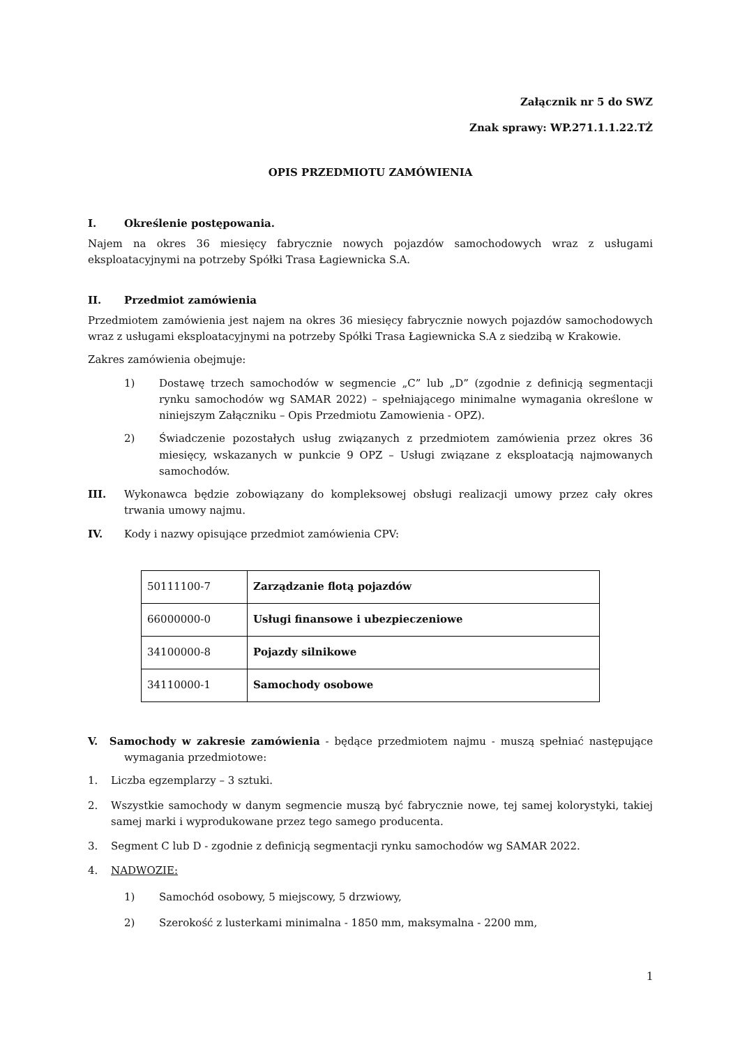Załącznik nr 5 do SWZ
Znak sprawy: WP.271.1.1.22.TŻ
OPIS PRZEDMIOTU ZAMÓWIENIA
I. Określenie postępowania.
Najem na okres 36 miesięcy fabrycznie nowych pojazdów samochodowych wraz z usługami eksploatacyjnymi na potrzeby Spółki Trasa Łagiewnicka S.A.
II. Przedmiot zamówienia
Przedmiotem zamówienia jest najem na okres 36 miesięcy fabrycznie nowych pojazdów samochodowych wraz z usługami eksploatacyjnymi na potrzeby Spółki Trasa Łagiewnicka S.A z siedzibą w Krakowie.
Zakres zamówienia obejmuje:
1) Dostawę trzech samochodów w segmencie „C” lub „D” (zgodnie z definicją segmentacji rynku samochodów wg SAMAR 2022) – spełniającego minimalne wymagania określone w niniejszym Załączniku – Opis Przedmiotu Zamowienia - OPZ).
2) Świadczenie pozostałych usług związanych z przedmiotem zamówienia przez okres 36 miesięcy, wskazanych w punkcie 9 OPZ – Usługi związane z eksploatacją najmowanych samochodów.
III. Wykonawca będzie zobowiązany do kompleksowej obsługi realizacji umowy przez cały okres trwania umowy najmu.
IV. Kody i nazwy opisujące przedmiot zamówienia CPV:
| 50111100-7 | Zarządzanie flotą pojazdów |
| 66000000-0 | Usługi finansowe i ubezpieczeniowe |
| 34100000-8 | Pojazdy silnikowe |
| 34110000-1 | Samochody osobowe |
V. Samochody w zakresie zamówienia - będące przedmiotem najmu - muszą spełniać następujące wymagania przedmiotowe:
1. Liczba egzemplarzy – 3 sztuki.
2. Wszystkie samochody w danym segmencie muszą być fabrycznie nowe, tej samej kolorystyki, takiej samej marki i wyprodukowane przez tego samego producenta.
3. Segment C lub D - zgodnie z definicją segmentacji rynku samochodów wg SAMAR 2022.
4. NADWOZIE:
1) Samochód osobowy, 5 miejscowy, 5 drzwiowy,
2) Szerokość z lusterkami minimalna - 1850 mm, maksymalna - 2200 mm,
1